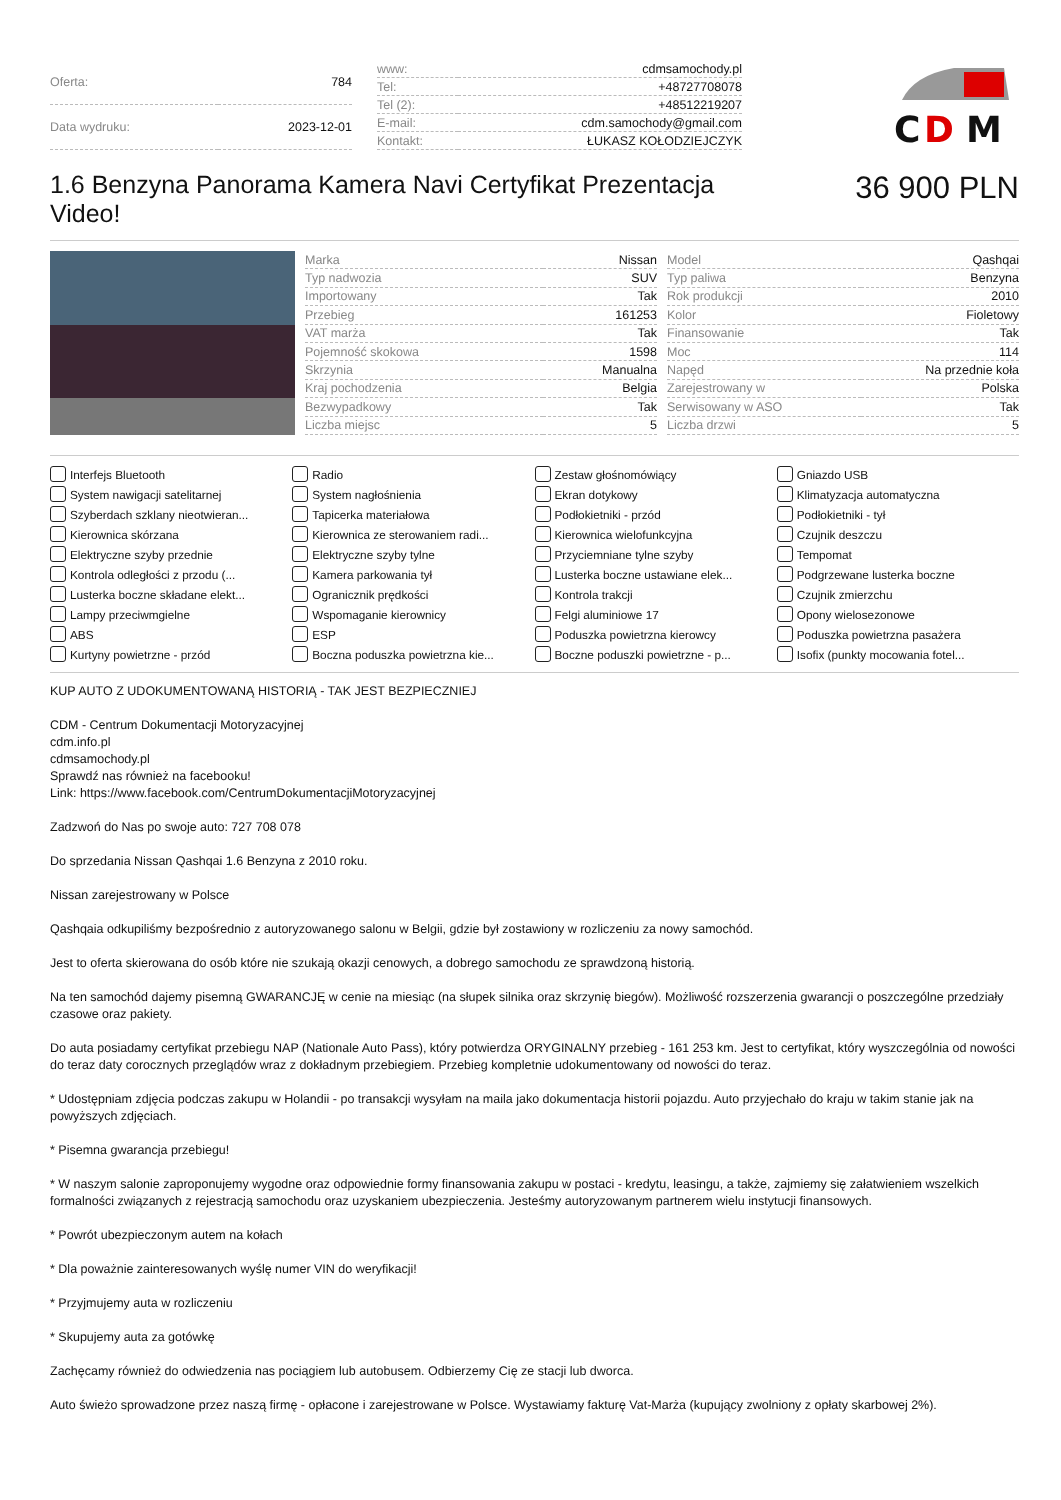| Oferta: | 784 |
| Data wydruku: | 2023-12-01 |
| www: | cdmsamochody.pl |
| Tel: | +48727708078 |
| Tel (2): | +48512219207 |
| E-mail: | cdm.samochody@gmail.com |
| Kontakt: | ŁUKASZ KOŁODZIEJCZYK |
C
D
M
1.6 Benzyna Panorama Kamera Navi Certyfikat Prezentacja Video!
36 900 PLN
| Marka | Nissan |
| Typ nadwozia | SUV |
| Importowany | Tak |
| Przebieg | 161253 |
| VAT marża | Tak |
| Pojemność skokowa | 1598 |
| Skrzynia | Manualna |
| Kraj pochodzenia | Belgia |
| Bezwypadkowy | Tak |
| Liczba miejsc | 5 |
| Model | Qashqai |
| Typ paliwa | Benzyna |
| Rok produkcji | 2010 |
| Kolor | Fioletowy |
| Finansowanie | Tak |
| Moc | 114 |
| Napęd | Na przednie koła |
| Zarejestrowany w | Polska |
| Serwisowany w ASO | Tak |
| Liczba drzwi | 5 |
Interfejs Bluetooth
Radio
Zestaw głośnomówiący
Gniazdo USB
System nawigacji satelitarnej
System nagłośnienia
Ekran dotykowy
Klimatyzacja automatyczna
Szyberdach szklany nieotwieran...
Tapicerka materiałowa
Podłokietniki - przód
Podłokietniki - tył
Kierownica skórzana
Kierownica ze sterowaniem radi...
Kierownica wielofunkcyjna
Czujnik deszczu
Elektryczne szyby przednie
Elektryczne szyby tylne
Przyciemniane tylne szyby
Tempomat
Kontrola odległości z przodu (...
Kamera parkowania tył
Lusterka boczne ustawiane elek...
Podgrzewane lusterka boczne
Lusterka boczne składane elekt...
Ogranicznik prędkości
Kontrola trakcji
Czujnik zmierzchu
Lampy przeciwmgielne
Wspomaganie kierownicy
Felgi aluminiowe 17
Opony wielosezonowe
ABS
ESP
Poduszka powietrzna kierowcy
Poduszka powietrzna pasażera
Kurtyny powietrzne - przód
Boczna poduszka powietrzna kie...
Boczne poduszki powietrzne - p...
Isofix (punkty mocowania fotel...
KUP AUTO Z UDOKUMENTOWANĄ HISTORIĄ - TAK JEST BEZPIECZNIEJ
CDM - Centrum Dokumentacji Motoryzacyjnej
cdm.info.pl
cdmsamochody.pl
Sprawdź nas również na facebooku!
Link: https://www.facebook.com/CentrumDokumentacjiMotoryzacyjnej
Zadzwoń do Nas po swoje auto: 727 708 078
Do sprzedania Nissan Qashqai 1.6 Benzyna z 2010 roku.
Nissan zarejestrowany w Polsce
Qashqaia odkupiliśmy bezpośrednio z autoryzowanego salonu w Belgii, gdzie był zostawiony w rozliczeniu za nowy samochód.
Jest to oferta skierowana do osób które nie szukają okazji cenowych, a dobrego samochodu ze sprawdzoną historią.
Na ten samochód dajemy pisemną GWARANCJĘ w cenie na miesiąc (na słupek silnika oraz skrzynię biegów). Możliwość rozszerzenia gwarancji o poszczególne przedziały czasowe oraz pakiety.
Do auta posiadamy certyfikat przebiegu NAP (Nationale Auto Pass), który potwierdza ORYGINALNY przebieg - 161 253 km. Jest to certyfikat, który wyszczególnia od nowości do teraz daty corocznych przeglądów wraz z dokładnym przebiegiem. Przebieg kompletnie udokumentowany od nowości do teraz.
* Udostępniam zdjęcia podczas zakupu w Holandii - po transakcji wysyłam na maila jako dokumentacja historii pojazdu. Auto przyjechało do kraju w takim stanie jak na powyższych zdjęciach.
* Pisemna gwarancja przebiegu!
* W naszym salonie zaproponujemy wygodne oraz odpowiednie formy finansowania zakupu w postaci - kredytu, leasingu, a także, zajmiemy się załatwieniem wszelkich formalności związanych z rejestracją samochodu oraz uzyskaniem ubezpieczenia. Jesteśmy autoryzowanym partnerem wielu instytucji finansowych.
* Powrót ubezpieczonym autem na kołach
* Dla poważnie zainteresowanych wyślę numer VIN do weryfikacji!
* Przyjmujemy auta w rozliczeniu
* Skupujemy auta za gotówkę
Zachęcamy również do odwiedzenia nas pociągiem lub autobusem. Odbierzemy Cię ze stacji lub dworca.
Auto świeżo sprowadzone przez naszą firmę - opłacone i zarejestrowane w Polsce. Wystawiamy fakturę Vat-Marża (kupujący zwolniony z opłaty skarbowej 2%).